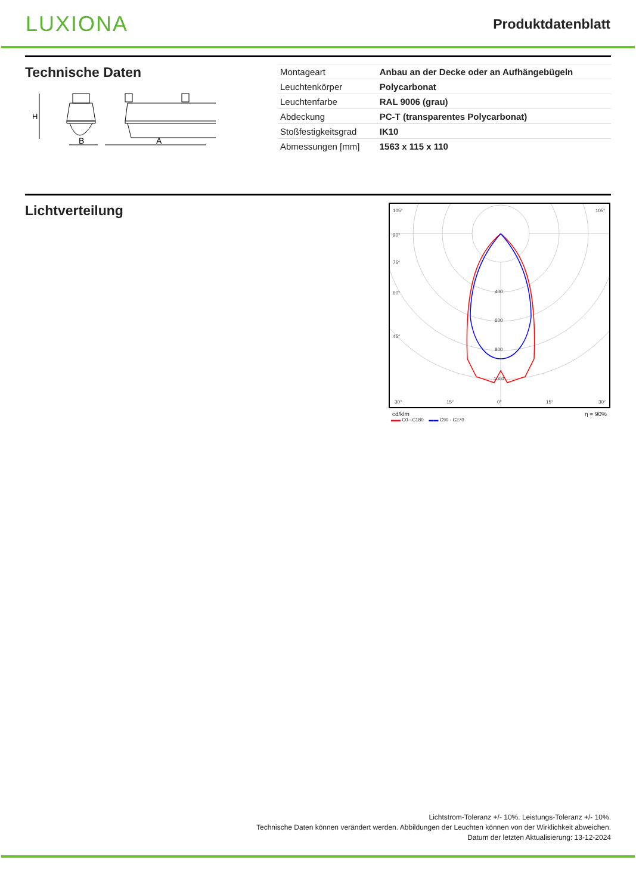LUXIONA
Produktdatenblatt
Technische Daten
H
B
A
| Montageart | Anbau an der Decke oder an Aufhängebügeln |
| Leuchtenkörper | Polycarbonat |
| Leuchtenfarbe | RAL 9006 (grau) |
| Abdeckung | PC-T (transparentes Polycarbonat) |
| Stoßfestigkeitsgrad | IK10 |
| Abmessungen [mm] | 1563 x 115 x 110 |
Lichtverteilung
105°
105°
90°
75°
60°
45°
400
600
800
1000
30°
15°
0°
15°
30°
cd/klm η = 90%
▬▬ C0 - C180 ▬▬ C90 - C270
Lichtstrom-Toleranz +/- 10%. Leistungs-Toleranz +/- 10%.
Technische Daten können verändert werden. Abbildungen der Leuchten können von der Wirklichkeit abweichen.
Datum der letzten Aktualisierung: 13-12-2024